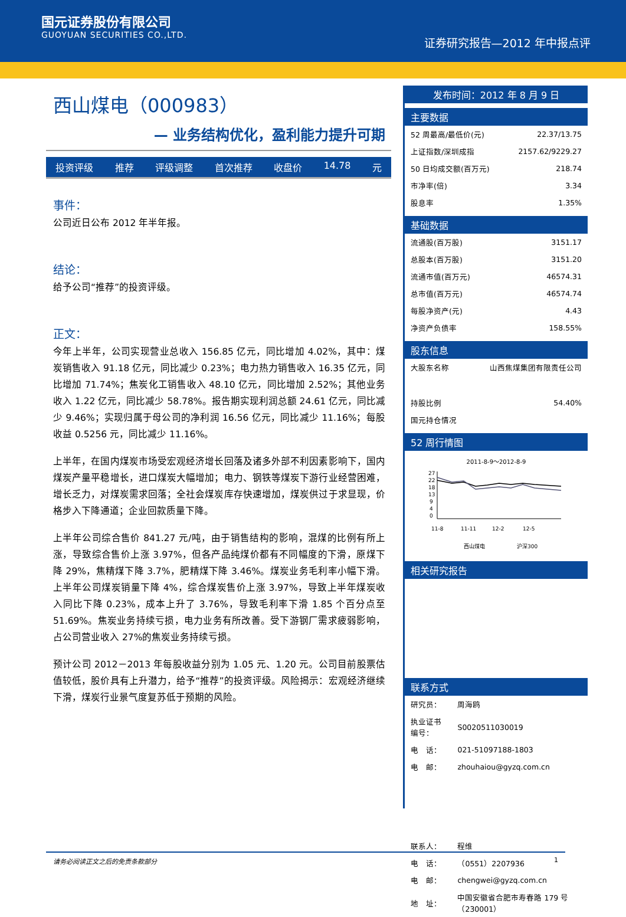国元证券股份有限公司
GUOYUAN SECURITIES CO.,LTD.
证券研究报告—2012 年中报点评
西山煤电（000983）
— 业务结构优化，盈利能力提升可期
投资评级 推荐 评级调整 首次推荐 收盘价 14.78 元
事件：
公司近日公布 2012 年半年报。
结论：
给予公司“推荐”的投资评级。
正文：
今年上半年，公司实现营业总收入 156.85 亿元，同比增加 4.02%，其中：煤炭销售收入 91.18 亿元，同比减少 0.23%；电力热力销售收入 16.35 亿元，同比增加 71.74%；焦炭化工销售收入 48.10 亿元，同比增加 2.52%；其他业务收入 1.22 亿元，同比减少 58.78%。报告期实现利润总额 24.61 亿元，同比减少 9.46%；实现归属于母公司的净利润 16.56 亿元，同比减少 11.16%；每股收益 0.5256 元，同比减少 11.16%。
上半年，在国内煤炭市场受宏观经济增长回落及诸多外部不利因素影响下，国内煤炭产量平稳增长，进口煤炭大幅增加；电力、钢铁等煤炭下游行业经营困难，增长乏力，对煤炭需求回落；全社会煤炭库存快速增加，煤炭供过于求显现，价格步入下降通道；企业回款质量下降。
上半年公司综合售价 841.27 元/吨，由于销售结构的影响，混煤的比例有所上涨，导致综合售价上涨 3.97%，但各产品纯煤价都有不同幅度的下滑，原煤下降 29%，焦精煤下降 3.7%，肥精煤下降 3.46%。煤炭业务毛利率小幅下滑。上半年公司煤炭销量下降 4%，综合煤炭售价上涨 3.97%，导致上半年煤炭收入同比下降 0.23%，成本上升了 3.76%，导致毛利率下滑 1.85 个百分点至 51.69%。焦炭业务持续亏损，电力业务有所改善。受下游钢厂需求疲弱影响，占公司营业收入 27%的焦炭业务持续亏损。
预计公司 2012－2013 年每股收益分别为 1.05 元、1.20 元。公司目前股票估值较低，股价具有上升潜力，给予“推荐”的投资评级。风险揭示：宏观经济继续下滑，煤炭行业景气度复苏低于预期的风险。
发布时间：2012 年 8 月 9 日
主要数据
| 52 周最高/最低价(元) | 22.37/13.75 |
| 上证指数/深圳成指 | 2157.62/9229.27 |
| 50 日均成交额(百万元) | 218.74 |
| 市净率(倍) | 3.34 |
| 股息率 | 1.35% |
基础数据
| 流通股(百万股) | 3151.17 |
| 总股本(百万股) | 3151.20 |
| 流通市值(百万元) | 46574.31 |
| 总市值(百万元) | 46574.74 |
| 每股净资产(元) | 4.43 |
| 净资产负债率 | 158.55% |
股东信息
| 大股东名称 | 山西焦煤集团有限责任公司 |
| 持股比例 | 54.40% |
| 国元持仓情况 | |
52 周行情图
2011-8-9～2012-8-9
27
22
18
13
9
4
0
11-8
11-11
12-2
12-5
西山煤电
沪深300
相关研究报告
联系方式
| 研究员： | 周海鸥 |
| 执业证书编号： | S0020511030019 |
| 电 话： | 021-51097188-1803 |
| 电 邮： | zhouhaiou@gyzq.com.cn |
| 联系人： | 程维 |
| 电 话： | （0551）2207936 |
| 电 邮： | chengwei@gyzq.com.cn |
| 地 址： | 中国安徽省合肥市寿春路 179 号（230001） |
请务必阅读正文之后的免责条款部分 1